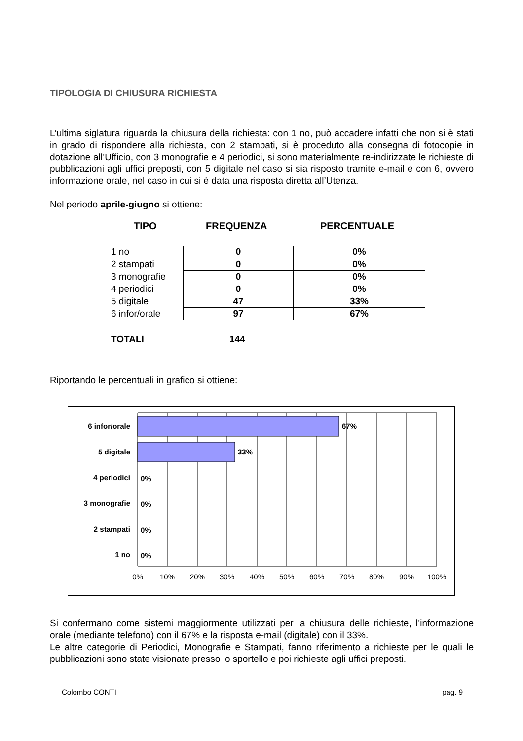TIPOLOGIA DI CHIUSURA RICHIESTA
L’ultima siglatura riguarda la chiusura della richiesta: con 1 no, può accadere infatti che non si è stati in grado di rispondere alla richiesta, con 2 stampati, si è proceduto alla consegna di fotocopie in dotazione all’Ufficio, con 3 monografie e 4 periodici, si sono materialmente re-indirizzate le richieste di pubblicazioni agli uffici preposti, con 5 digitale nel caso si sia risposto tramite e-mail e con 6, ovvero informazione orale, nel caso in cui si è data una risposta diretta all’Utenza.
Nel periodo aprile-giugno si ottiene:
TIPO FREQUENZA PERCENTUALE
| 1 no | 0 | 0% |
| 2 stampati | 0 | 0% |
| 3 monografie | 0 | 0% |
| 4 periodici | 0 | 0% |
| 5 digitale | 47 | 33% |
| 6 infor/orale | 97 | 67% |
TOTALI 144
Riportando le percentuali in grafico si ottiene:
6 infor/orale
5 digitale
4 periodici
3 monografie
2 stampati
1 no
67%
33%
0%
0%
0%
0%
0%
10%
20%
30%
40%
50%
60%
70%
80%
90%
100%
Si confermano come sistemi maggiormente utilizzati per la chiusura delle richieste, l’informazione orale (mediante telefono) con il 67% e la risposta e-mail (digitale) con il 33%.
Le altre categorie di Periodici, Monografie e Stampati, fanno riferimento a richieste per le quali le pubblicazioni sono state visionate presso lo sportello e poi richieste agli uffici preposti.
Colombo CONTI pag. 9